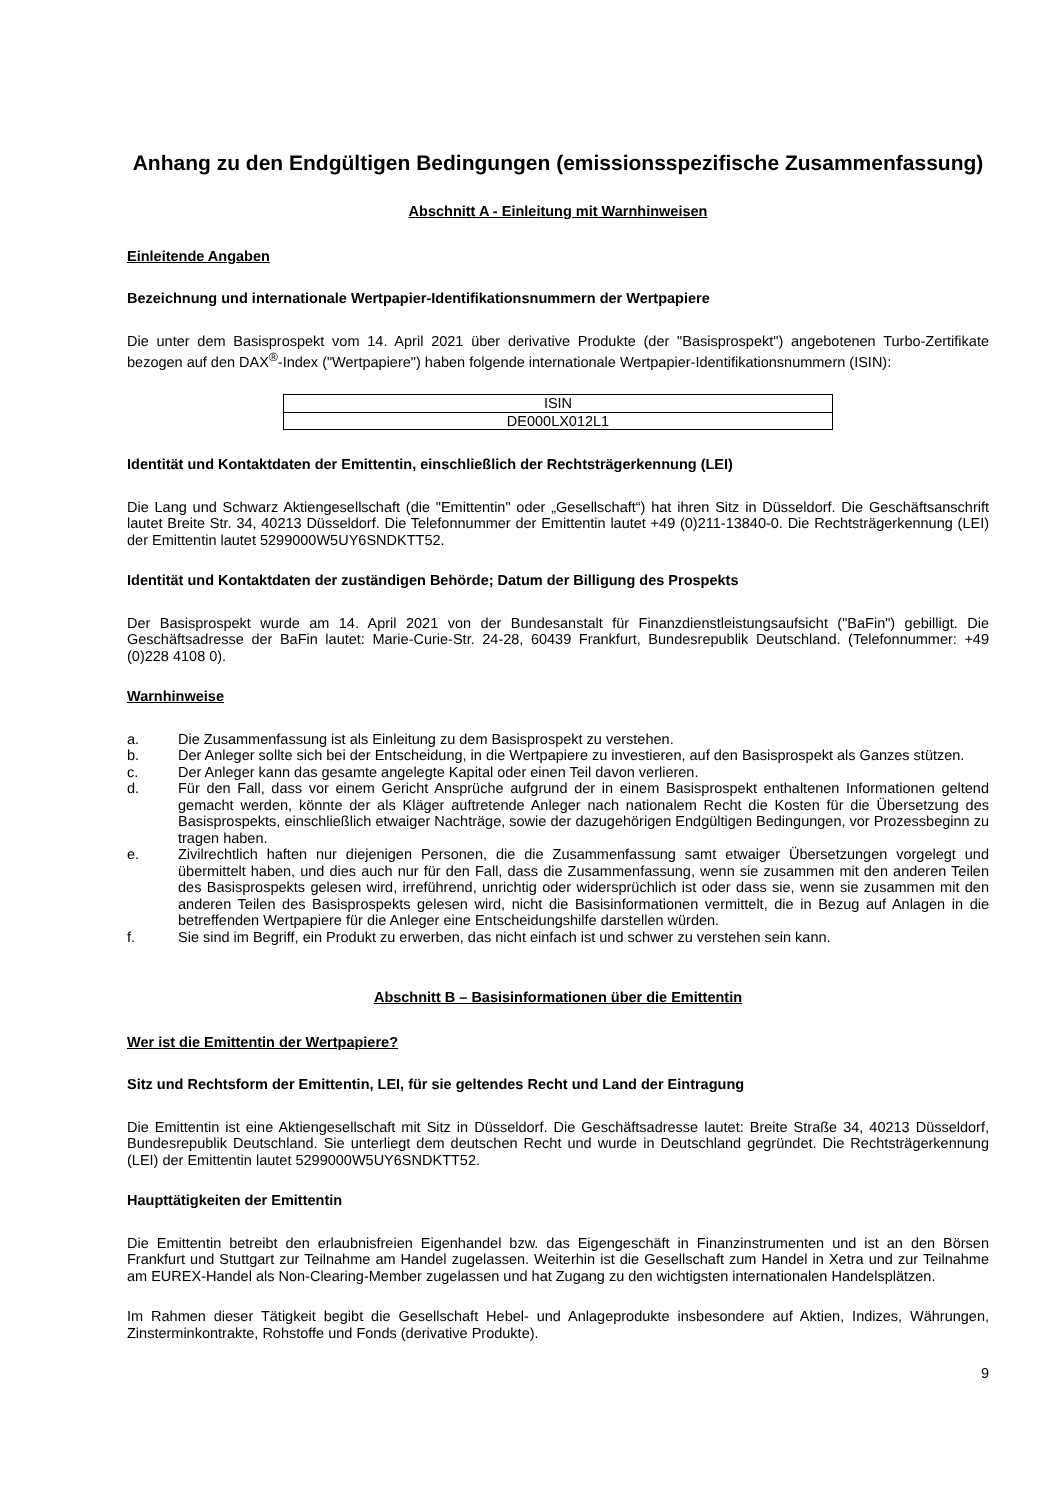Anhang zu den Endgültigen Bedingungen (emissionsspezifische Zusammenfassung)
Abschnitt A - Einleitung mit Warnhinweisen
Einleitende Angaben
Bezeichnung und internationale Wertpapier-Identifikationsnummern der Wertpapiere
Die unter dem Basisprospekt vom 14. April 2021 über derivative Produkte (der "Basisprospekt") angebotenen Turbo-Zertifikate bezogen auf den DAX<sup>®</sup>-Index ("Wertpapiere") haben folgende internationale Wertpapier-Identifikationsnummern (ISIN):
| ISIN |
| --- |
| DE000LX012L1 |
Identität und Kontaktdaten der Emittentin, einschließlich der Rechtsträgerkennung (LEI)
Die Lang und Schwarz Aktiengesellschaft (die "Emittentin" oder „Gesellschaft“) hat ihren Sitz in Düsseldorf. Die Geschäftsanschrift lautet Breite Str. 34, 40213 Düsseldorf. Die Telefonnummer der Emittentin lautet +49 (0)211-13840-0. Die Rechtsträgerkennung (LEI) der Emittentin lautet 5299000W5UY6SNDKTT52.
Identität und Kontaktdaten der zuständigen Behörde; Datum der Billigung des Prospekts
Der Basisprospekt wurde am 14. April 2021 von der Bundesanstalt für Finanzdienstleistungsaufsicht ("BaFin") gebilligt. Die Geschäftsadresse der BaFin lautet: Marie-Curie-Str. 24-28, 60439 Frankfurt, Bundesrepublik Deutschland. (Telefonnummer: +49 (0)228 4108 0).
Warnhinweise
a. Die Zusammenfassung ist als Einleitung zu dem Basisprospekt zu verstehen.
b. Der Anleger sollte sich bei der Entscheidung, in die Wertpapiere zu investieren, auf den Basisprospekt als Ganzes stützen.
c. Der Anleger kann das gesamte angelegte Kapital oder einen Teil davon verlieren.
d. Für den Fall, dass vor einem Gericht Ansprüche aufgrund der in einem Basisprospekt enthaltenen Informationen geltend gemacht werden, könnte der als Kläger auftretende Anleger nach nationalem Recht die Kosten für die Übersetzung des Basisprospekts, einschließlich etwaiger Nachträge, sowie der dazugehörigen Endgültigen Bedingungen, vor Prozessbeginn zu tragen haben.
e. Zivilrechtlich haften nur diejenigen Personen, die die Zusammenfassung samt etwaiger Übersetzungen vorgelegt und übermittelt haben, und dies auch nur für den Fall, dass die Zusammenfassung, wenn sie zusammen mit den anderen Teilen des Basisprospekts gelesen wird, irreführend, unrichtig oder widersprüchlich ist oder dass sie, wenn sie zusammen mit den anderen Teilen des Basisprospekts gelesen wird, nicht die Basisinformationen vermittelt, die in Bezug auf Anlagen in die betreffenden Wertpapiere für die Anleger eine Entscheidungshilfe darstellen würden.
f. Sie sind im Begriff, ein Produkt zu erwerben, das nicht einfach ist und schwer zu verstehen sein kann.
Abschnitt B – Basisinformationen über die Emittentin
Wer ist die Emittentin der Wertpapiere?
Sitz und Rechtsform der Emittentin, LEI, für sie geltendes Recht und Land der Eintragung
Die Emittentin ist eine Aktiengesellschaft mit Sitz in Düsseldorf. Die Geschäftsadresse lautet: Breite Straße 34, 40213 Düsseldorf, Bundesrepublik Deutschland. Sie unterliegt dem deutschen Recht und wurde in Deutschland gegründet. Die Rechtsträgerkennung (LEI) der Emittentin lautet 5299000W5UY6SNDKTT52.
Haupttätigkeiten der Emittentin
Die Emittentin betreibt den erlaubnisfreien Eigenhandel bzw. das Eigengeschäft in Finanzinstrumenten und ist an den Börsen Frankfurt und Stuttgart zur Teilnahme am Handel zugelassen. Weiterhin ist die Gesellschaft zum Handel in Xetra und zur Teilnahme am EUREX-Handel als Non-Clearing-Member zugelassen und hat Zugang zu den wichtigsten internationalen Handelsplätzen.
Im Rahmen dieser Tätigkeit begibt die Gesellschaft Hebel- und Anlageprodukte insbesondere auf Aktien, Indizes, Währungen, Zinsterminkontrakte, Rohstoffe und Fonds (derivative Produkte).
9